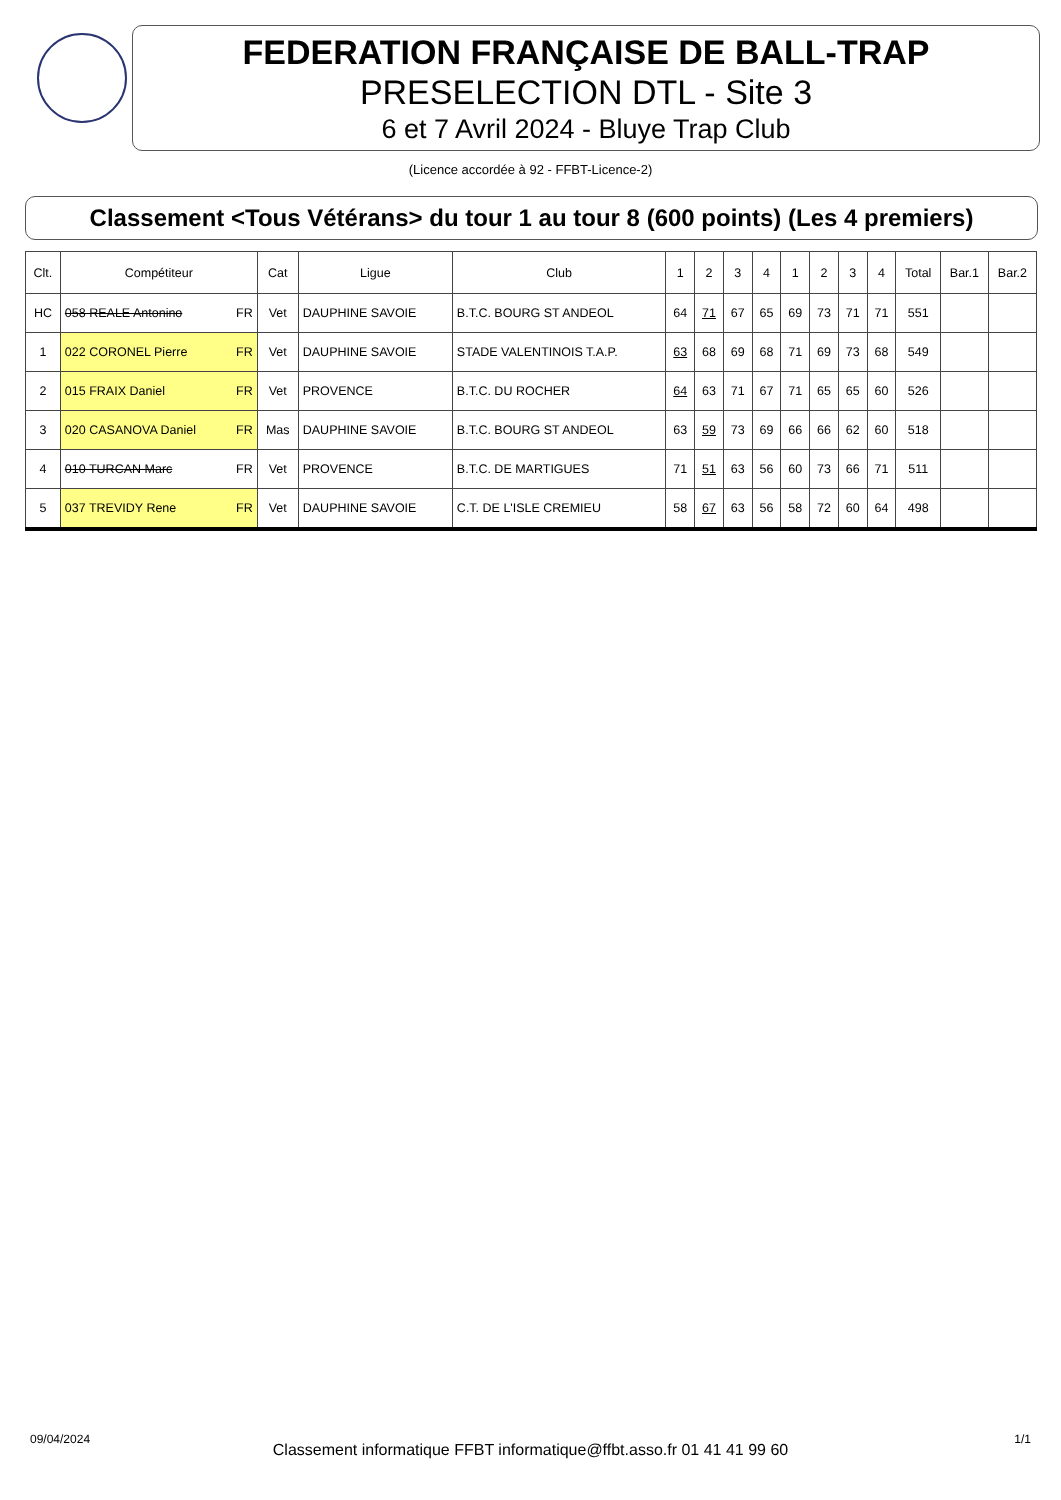FEDERATION FRANÇAISE DE BALL-TRAP
PRESELECTION DTL - Site 3
6 et 7 Avril 2024 - Bluye Trap Club
(Licence accordée à 92 - FFBT-Licence-2)
Classement <Tous Vétérans> du tour 1 au tour 8 (600 points) (Les 4 premiers)
| Clt. | Compétiteur | Cat | Ligue | Club | 1 | 2 | 3 | 4 | 1 | 2 | 3 | 4 | Total | Bar.1 | Bar.2 |
| --- | --- | --- | --- | --- | --- | --- | --- | --- | --- | --- | --- | --- | --- | --- | --- |
| HC | 058 REALE Antonino FR | Vet | DAUPHINE SAVOIE | B.T.C. BOURG ST ANDEOL | 64 | 71 | 67 | 65 | 69 | 73 | 71 | 71 | 551 | | |
| 1 | 022 CORONEL Pierre FR | Vet | DAUPHINE SAVOIE | STADE VALENTINOIS T.A.P. | 63 | 68 | 69 | 68 | 71 | 69 | 73 | 68 | 549 | | |
| 2 | 015 FRAIX Daniel FR | Vet | PROVENCE | B.T.C. DU ROCHER | 64 | 63 | 71 | 67 | 71 | 65 | 65 | 60 | 526 | | |
| 3 | 020 CASANOVA Daniel FR | Mas | DAUPHINE SAVOIE | B.T.C. BOURG ST ANDEOL | 63 | 59 | 73 | 69 | 66 | 66 | 62 | 60 | 518 | | |
| 4 | 010 TURCAN Marc FR | Vet | PROVENCE | B.T.C. DE MARTIGUES | 71 | 51 | 63 | 56 | 60 | 73 | 66 | 71 | 511 | | |
| 5 | 037 TREVIDY Rene FR | Vet | DAUPHINE SAVOIE | C.T. DE L'ISLE CREMIEU | 58 | 67 | 63 | 56 | 58 | 72 | 60 | 64 | 498 | | |
09/04/2024
Classement informatique FFBT informatique@ffbt.asso.fr 01 41 41 99 60
1/1